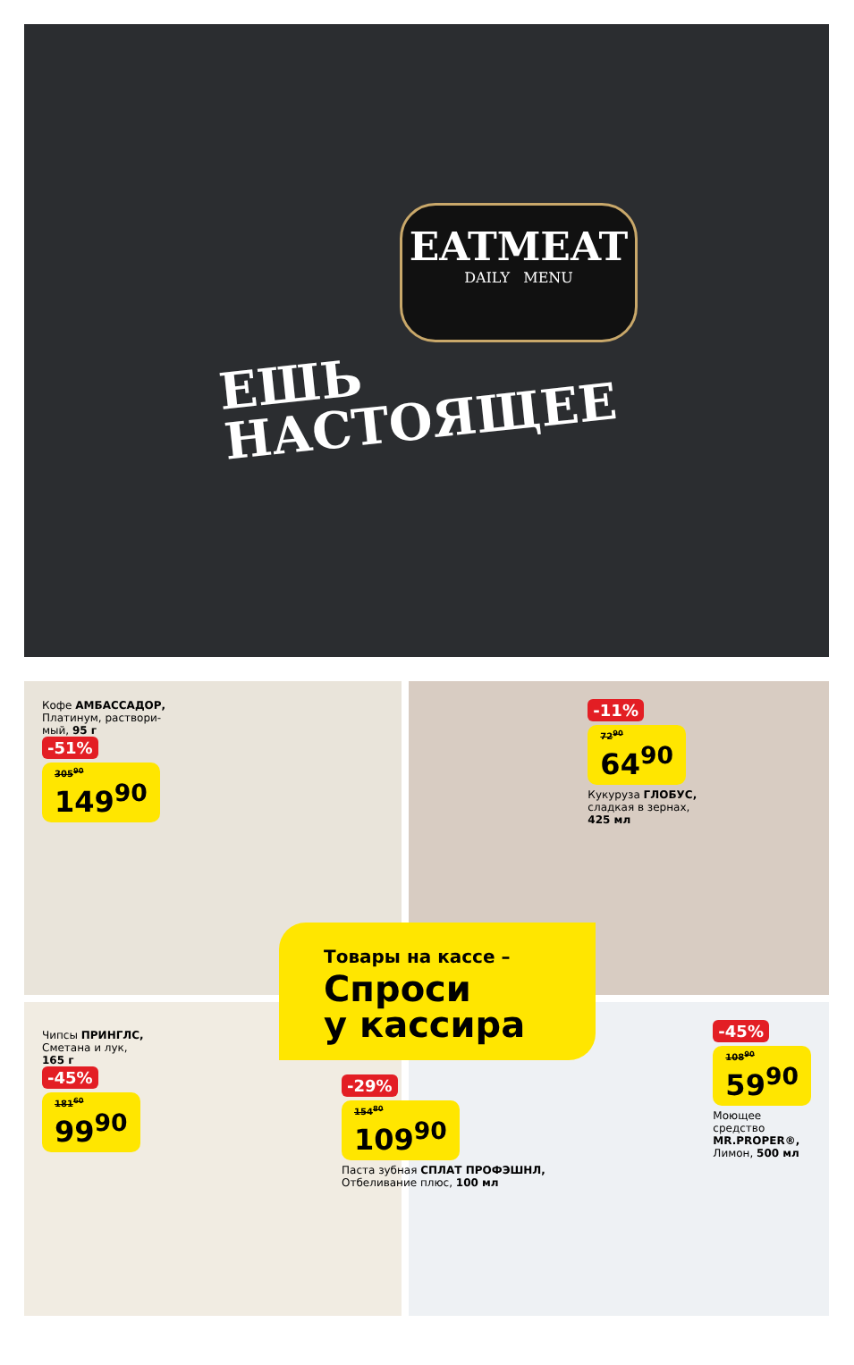EATMEAT
DAILY MENU
ЕШЬ
НАСТОЯЩЕЕ
Кофе АМБАССАДОР,
Платинум, раствори-
мый, 95 г
-51%
305<sup>90</sup> 149<sup>90</sup>
-11%
72<sup>90</sup> 64<sup>90</sup>
Кукуруза ГЛОБУС,
сладкая в зернах,
425 мл
Чипсы ПРИНГЛС,
Сметана и лук,
165 г
-45%
181<sup>60</sup> 99<sup>90</sup>
-45%
108<sup>90</sup> 59<sup>90</sup>
Моющее
средство
MR.PROPER®,
Лимон, 500 мл
Товары на кассе –
Спроси
у кассира
-29%
154<sup>80</sup> 109<sup>90</sup>
Паста зубная СПЛАТ ПРОФЭШНЛ,
Отбеливание плюс, 100 мл